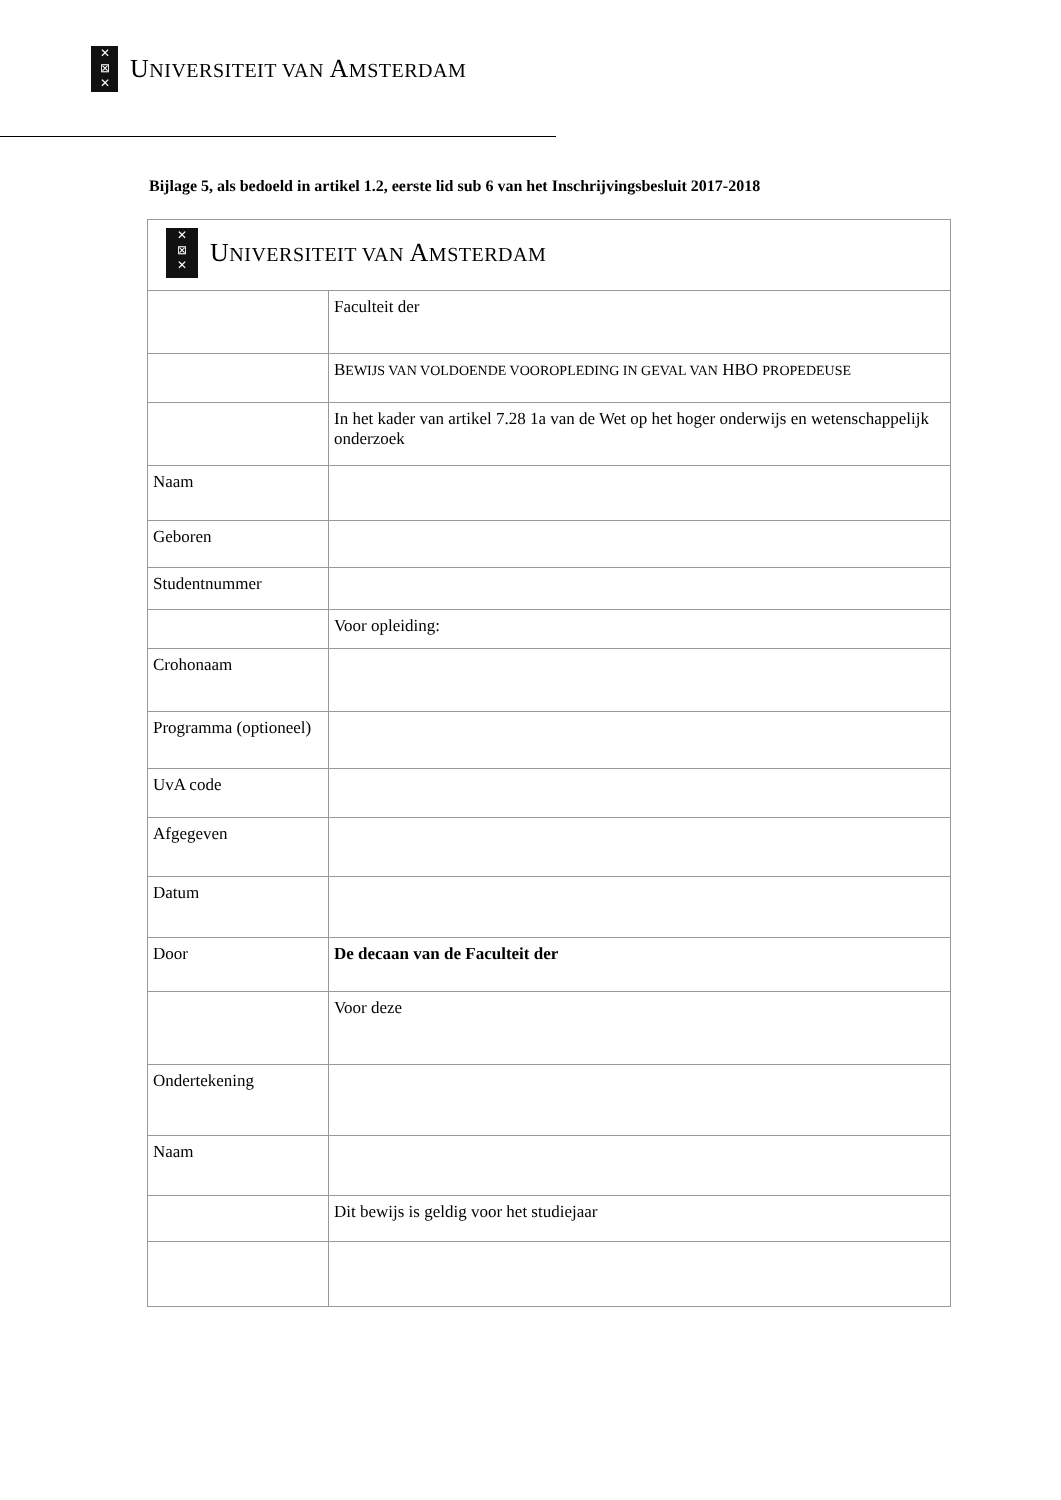✕
⊠
✕
UNIVERSITEIT VAN AMSTERDAM
Bijlage 5, als bedoeld in artikel 1.2, eerste lid sub 6 van het Inschrijvingsbesluit 2017-2018
| ✕ ⊠ ✕ U NIVERSITEIT VAN A MSTERDAM | |
| | Faculteit der |
| | B EWIJS VAN VOLDOENDE VOOROPLEDING IN GEVAL VAN HBO PROPEDEUSE |
| | In het kader van artikel 7.28 1a van de Wet op het hoger onderwijs en wetenschappelijk onderzoek |
| Naam | |
| Geboren | |
| Studentnummer | |
| | Voor opleiding: |
| Crohonaam | |
| Programma (optioneel) | |
| UvA code | |
| Afgegeven | |
| Datum | |
| Door | De decaan van de Faculteit der |
| | Voor deze |
| Ondertekening | |
| Naam | |
| | Dit bewijs is geldig voor het studiejaar |